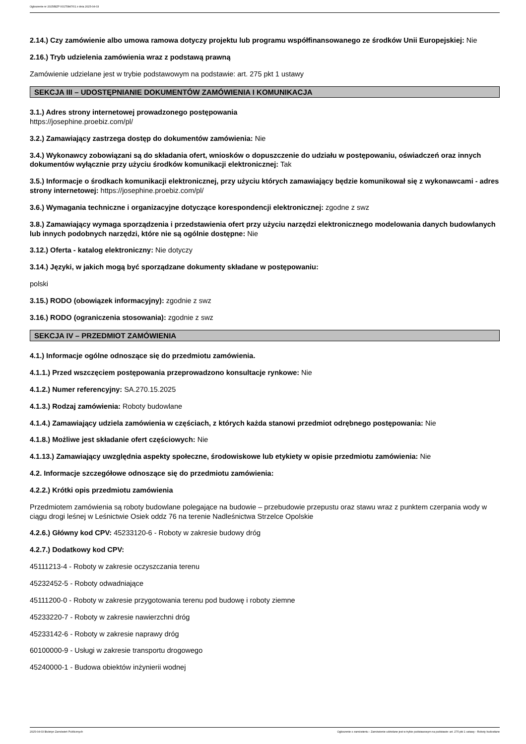Ogłoszenie nr 2025/BZP 00175847/01 z dnia 2025-04-03
2.14.) Czy zamówienie albo umowa ramowa dotyczy projektu lub programu współfinansowanego ze środków Unii Europejskiej: Nie
2.16.) Tryb udzielenia zamówienia wraz z podstawą prawną
Zamówienie udzielane jest w trybie podstawowym na podstawie: art. 275 pkt 1 ustawy
SEKCJA III – UDOSTĘPNIANIE DOKUMENTÓW ZAMÓWIENIA I KOMUNIKACJA
3.1.) Adres strony internetowej prowadzonego postępowania
https://josephine.proebiz.com/pl/
3.2.) Zamawiający zastrzega dostęp do dokumentów zamówienia: Nie
3.4.) Wykonawcy zobowiązani są do składania ofert, wniosków o dopuszczenie do udziału w postępowaniu, oświadczeń oraz innych dokumentów wyłącznie przy użyciu środków komunikacji elektronicznej: Tak
3.5.) Informacje o środkach komunikacji elektronicznej, przy użyciu których zamawiający będzie komunikował się z wykonawcami - adres strony internetowej: https://josephine.proebiz.com/pl/
3.6.) Wymagania techniczne i organizacyjne dotyczące korespondencji elektronicznej: zgodne z swz
3.8.) Zamawiający wymaga sporządzenia i przedstawienia ofert przy użyciu narzędzi elektronicznego modelowania danych budowlanych lub innych podobnych narzędzi, które nie są ogólnie dostępne: Nie
3.12.) Oferta - katalog elektroniczny: Nie dotyczy
3.14.) Języki, w jakich mogą być sporządzane dokumenty składane w postępowaniu:
polski
3.15.) RODO (obowiązek informacyjny): zgodnie z swz
3.16.) RODO (ograniczenia stosowania): zgodnie z swz
SEKCJA IV – PRZEDMIOT ZAMÓWIENIA
4.1.) Informacje ogólne odnoszące się do przedmiotu zamówienia.
4.1.1.) Przed wszczęciem postępowania przeprowadzono konsultacje rynkowe: Nie
4.1.2.) Numer referencyjny: SA.270.15.2025
4.1.3.) Rodzaj zamówienia: Roboty budowlane
4.1.4.) Zamawiający udziela zamówienia w częściach, z których każda stanowi przedmiot odrębnego postępowania: Nie
4.1.8.) Możliwe jest składanie ofert częściowych: Nie
4.1.13.) Zamawiający uwzględnia aspekty społeczne, środowiskowe lub etykiety w opisie przedmiotu zamówienia: Nie
4.2. Informacje szczegółowe odnoszące się do przedmiotu zamówienia:
4.2.2.) Krótki opis przedmiotu zamówienia
Przedmiotem zamówienia są roboty budowlane polegające na budowie – przebudowie przepustu oraz stawu wraz z punktem czerpania wody w ciągu drogi leśnej w Leśnictwie Osiek oddz 76 na terenie Nadleśnictwa Strzelce Opolskie
4.2.6.) Główny kod CPV: 45233120-6 - Roboty w zakresie budowy dróg
4.2.7.) Dodatkowy kod CPV:
45111213-4 - Roboty w zakresie oczyszczania terenu
45232452-5 - Roboty odwadniające
45111200-0 - Roboty w zakresie przygotowania terenu pod budowę i roboty ziemne
45233220-7 - Roboty w zakresie nawierzchni dróg
45233142-6 - Roboty w zakresie naprawy dróg
60100000-9 - Usługi w zakresie transportu drogowego
45240000-1 - Budowa obiektów inżynierii wodnej
2025-04-03 Biuletyn Zamówień Publicznych Ogłoszenie o zamówieniu - Zamówienie udzielane jest w trybie podstawowym na podstawie: art. 275 pkt 1 ustawy - Roboty budowlane